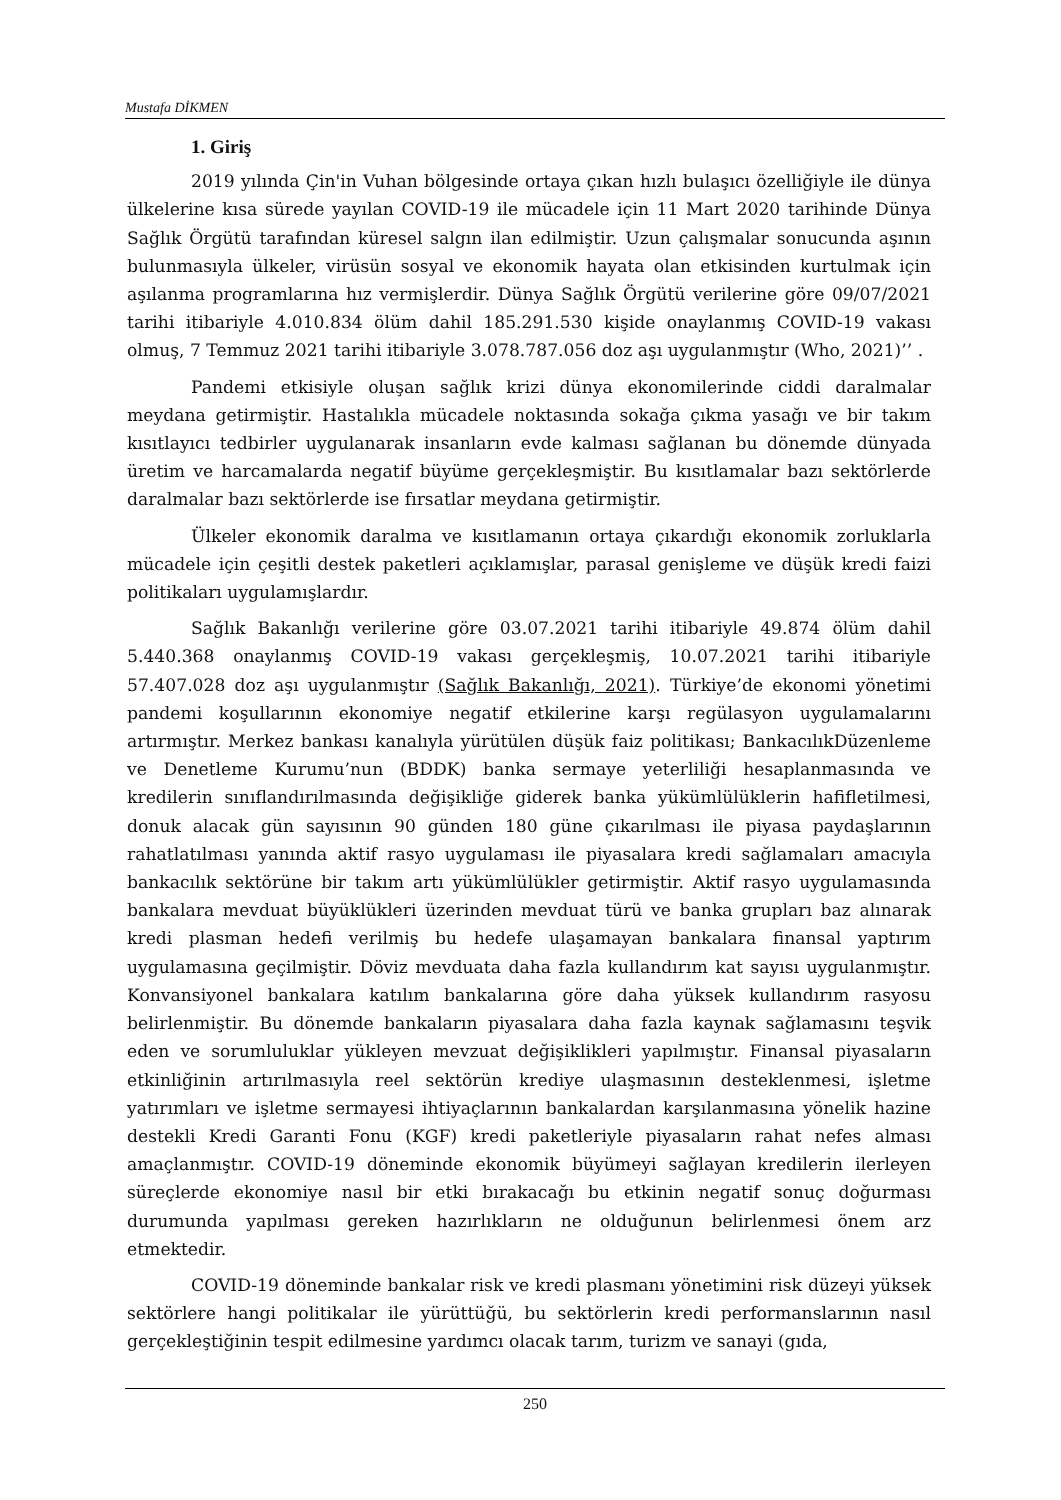Mustafa DİKMEN
1. Giriş
2019 yılında Çin'in Vuhan bölgesinde ortaya çıkan hızlı bulaşıcı özelliğiyle ile dünya ülkelerine kısa sürede yayılan COVID-19 ile mücadele için 11 Mart 2020 tarihinde Dünya Sağlık Örgütü tarafından küresel salgın ilan edilmiştir. Uzun çalışmalar sonucunda aşının bulunmasıyla ülkeler, virüsün sosyal ve ekonomik hayata olan etkisinden kurtulmak için aşılanma programlarına hız vermişlerdir. Dünya Sağlık Örgütü verilerine göre 09/07/2021 tarihi itibariyle 4.010.834 ölüm dahil 185.291.530 kişide onaylanmış COVID-19 vakası olmuş, 7 Temmuz 2021 tarihi itibariyle 3.078.787.056 doz aşı uygulanmıştır (Who, 2021)’’ .
Pandemi etkisiyle oluşan sağlık krizi dünya ekonomilerinde ciddi daralmalar meydana getirmiştir. Hastalıkla mücadele noktasında sokağa çıkma yasağı ve bir takım kısıtlayıcı tedbirler uygulanarak insanların evde kalması sağlanan bu dönemde dünyada üretim ve harcamalarda negatif büyüme gerçekleşmiştir. Bu kısıtlamalar bazı sektörlerde daralmalar bazı sektörlerde ise fırsatlar meydana getirmiştir.
Ülkeler ekonomik daralma ve kısıtlamanın ortaya çıkardığı ekonomik zorluklarla mücadele için çeşitli destek paketleri açıklamışlar, parasal genişleme ve düşük kredi faizi politikaları uygulamışlardır.
Sağlık Bakanlığı verilerine göre 03.07.2021 tarihi itibariyle 49.874 ölüm dahil 5.440.368 onaylanmış COVID-19 vakası gerçekleşmiş, 10.07.2021 tarihi itibariyle 57.407.028 doz aşı uygulanmıştır (Sağlık Bakanlığı, 2021). Türkiye’de ekonomi yönetimi pandemi koşullarının ekonomiye negatif etkilerine karşı regülasyon uygulamalarını artırmıştır. Merkez bankası kanalıyla yürütülen düşük faiz politikası; BankacılıkDüzenleme ve Denetleme Kurumu’nun (BDDK) banka sermaye yeterliliği hesaplanmasında ve kredilerin sınıflandırılmasında değişikliğe giderek banka yükümlülüklerin hafifletilmesi, donuk alacak gün sayısının 90 günden 180 güne çıkarılması ile piyasa paydaşlarının rahatlatılması yanında aktif rasyo uygulaması ile piyasalara kredi sağlamaları amacıyla bankacılık sektörüne bir takım artı yükümlülükler getirmiştir. Aktif rasyo uygulamasında bankalara mevduat büyüklükleri üzerinden mevduat türü ve banka grupları baz alınarak kredi plasman hedefi verilmiş bu hedefe ulaşamayan bankalara finansal yaptırım uygulamasına geçilmiştir. Döviz mevduata daha fazla kullandırım kat sayısı uygulanmıştır. Konvansiyonel bankalara katılım bankalarına göre daha yüksek kullandırım rasyosu belirlenmiştir. Bu dönemde bankaların piyasalara daha fazla kaynak sağlamasını teşvik eden ve sorumluluklar yükleyen mevzuat değişiklikleri yapılmıştır. Finansal piyasaların etkinliğinin artırılmasıyla reel sektörün krediye ulaşmasının desteklenmesi, işletme yatırımları ve işletme sermayesi ihtiyaçlarının bankalardan karşılanmasına yönelik hazine destekli Kredi Garanti Fonu (KGF) kredi paketleriyle piyasaların rahat nefes alması amaçlanmıştır. COVID-19 döneminde ekonomik büyümeyi sağlayan kredilerin ilerleyen süreçlerde ekonomiye nasıl bir etki bırakacağı bu etkinin negatif sonuç doğurması durumunda yapılması gereken hazırlıkların ne olduğunun belirlenmesi önem arz etmektedir.
COVID-19 döneminde bankalar risk ve kredi plasmanı yönetimini risk düzeyi yüksek sektörlere hangi politikalar ile yürüttüğü, bu sektörlerin kredi performanslarının nasıl gerçekleştiğinin tespit edilmesine yardımcı olacak tarım, turizm ve sanayi (gıda,
250